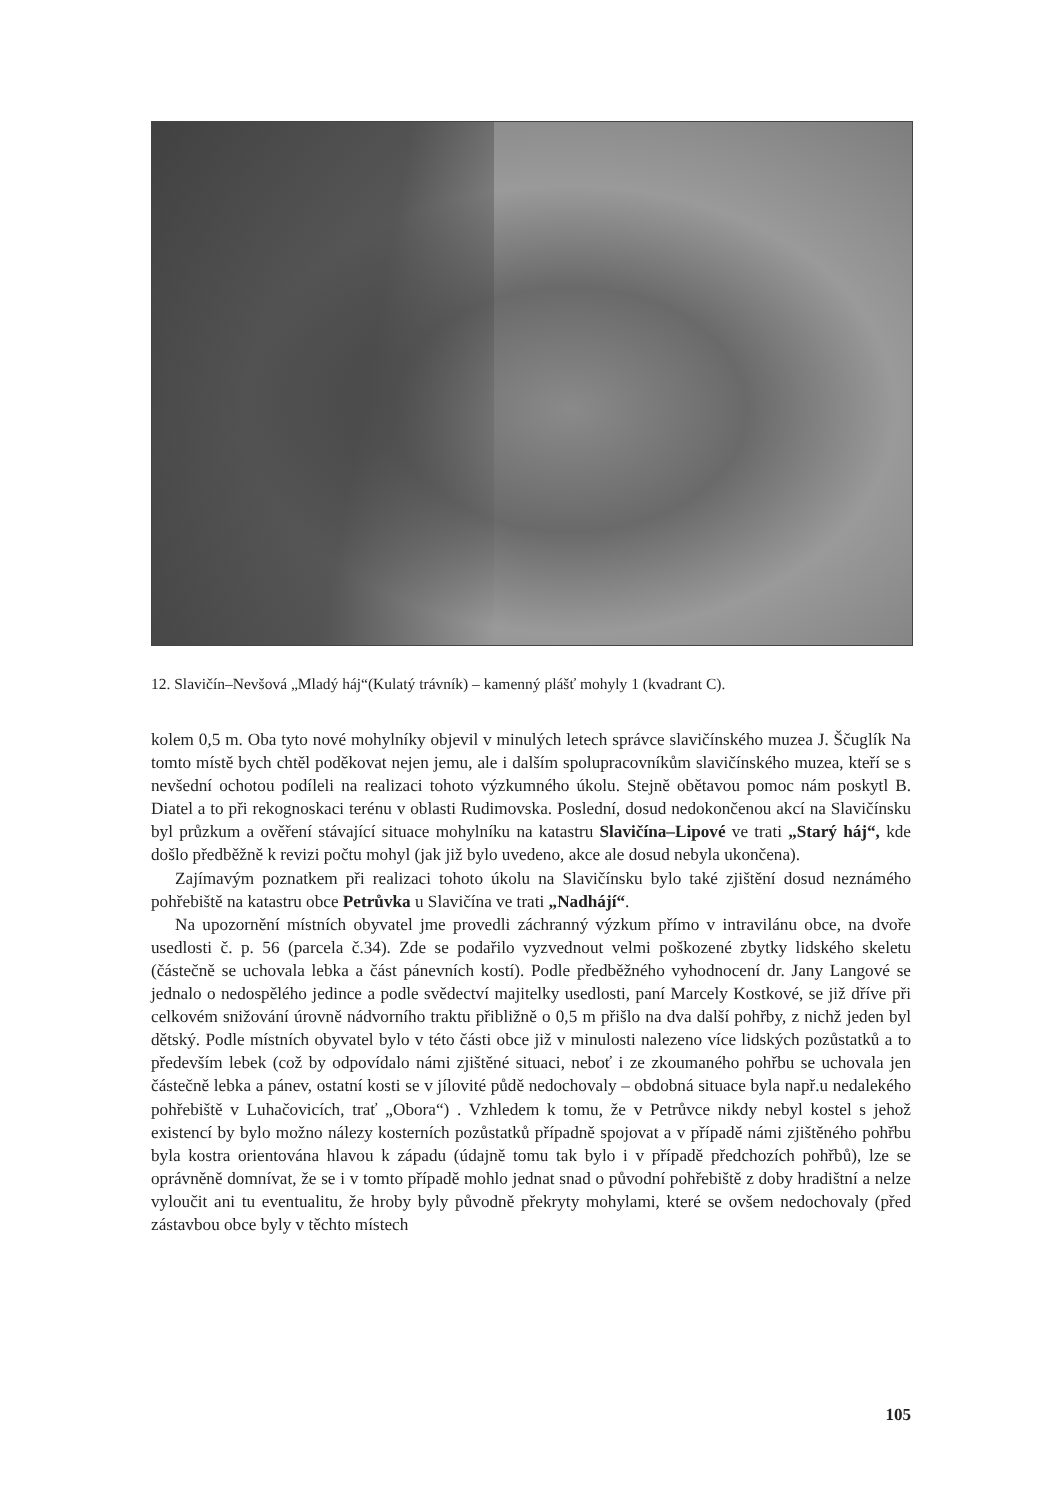12. Slavičín–Nevšová „Mladý háj“(Kulatý trávník) – kamenný plášť mohyly 1 (kvadrant C).
kolem 0,5 m. Oba tyto nové mohylníky objevil v minulých letech správce slavičínského muzea J. Ščuglík Na tomto místě bych chtěl poděkovat nejen jemu, ale i dalším spolupracovníkům slavičínského muzea, kteří se s nevšední ochotou podíleli na realizaci tohoto výzkumného úkolu. Stejně obětavou pomoc nám poskytl B. Diatel a to při rekognoskaci terénu v oblasti Rudimovska. Poslední, dosud nedokončenou akcí na Slavičínsku byl průzkum a ověření stávající situace mohylníku na katastru Slavičína–Lipové ve trati „Starý háj“, kde došlo předběžně k revizi počtu mohyl (jak již bylo uvedeno, akce ale dosud nebyla ukončena).
Zajímavým poznatkem při realizaci tohoto úkolu na Slavičínsku bylo také zjištění dosud neznámého pohřebiště na katastru obce Petrůvka u Slavičína ve trati „Nadhájí“.
Na upozornění místních obyvatel jme provedli záchranný výzkum přímo v intravilánu obce, na dvoře usedlosti č. p. 56 (parcela č.34). Zde se podařilo vyzvednout velmi poškozené zbytky lidského skeletu (částečně se uchovala lebka a část pánevních kostí). Podle předběžného vyhodnocení dr. Jany Langové se jednalo o nedospělého jedince a podle svědectví majitelky usedlosti, paní Marcely Kostkové, se již dříve při celkovém snižování úrovně nádvorního traktu přibližně o 0,5 m přišlo na dva další pohřby, z nichž jeden byl dětský. Podle místních obyvatel bylo v této části obce již v minulosti nalezeno více lidských pozůstatků a to především lebek (což by odpovídalo námi zjištěné situaci, neboť i ze zkoumaného pohřbu se uchovala jen částečně lebka a pánev, ostatní kosti se v jílovité půdě nedochovaly – obdobná situace byla např.u nedalekého pohřebiště v Luhačovicích, trať „Obora“) . Vzhledem k tomu, že v Petrůvce nikdy nebyl kostel s jehož existencí by bylo možno nálezy kosterních pozůstatků případně spojovat a v případě námi zjištěného pohřbu byla kostra orientována hlavou k západu (údajně tomu tak bylo i v případě předchozích pohřbů), lze se oprávněně domnívat, že se i v tomto případě mohlo jednat snad o původní pohřebiště z doby hradištní a nelze vyloučit ani tu eventualitu, že hroby byly původně překryty mohylami, které se ovšem nedochovaly (před zástavbou obce byly v těchto místech
105